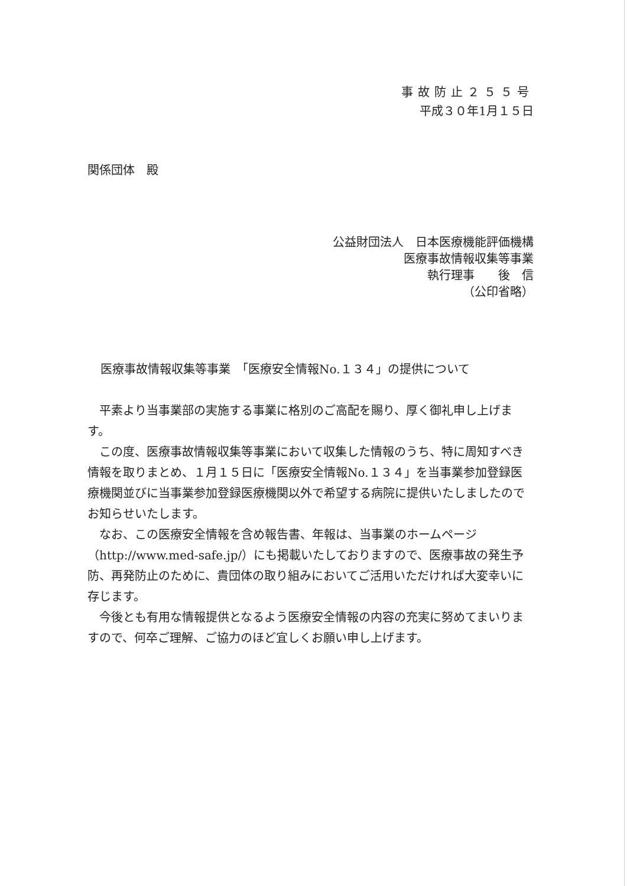事故防止２５５号
平成３０年1月１５日
関係団体　殿
公益財団法人　日本医療機能評価機構
医療事故情報収集等事業
執行理事　　後　信
（公印省略）
医療事故情報収集等事業　「医療安全情報No.１３４」の提供について
　平素より当事業部の実施する事業に格別のご高配を賜り、厚く御礼申し上げます。
　この度、医療事故情報収集等事業において収集した情報のうち、特に周知すべき情報を取りまとめ、１月１５日に「医療安全情報No.１３４」を当事業参加登録医療機関並びに当事業参加登録医療機関以外で希望する病院に提供いたしましたのでお知らせいたします。
　なお、この医療安全情報を含め報告書、年報は、当事業のホームページ（http://www.med-safe.jp/）にも掲載いたしておりますので、医療事故の発生予防、再発防止のために、貴団体の取り組みにおいてご活用いただければ大変幸いに存じます。
　今後とも有用な情報提供となるよう医療安全情報の内容の充実に努めてまいりますので、何卒ご理解、ご協力のほど宜しくお願い申し上げます。